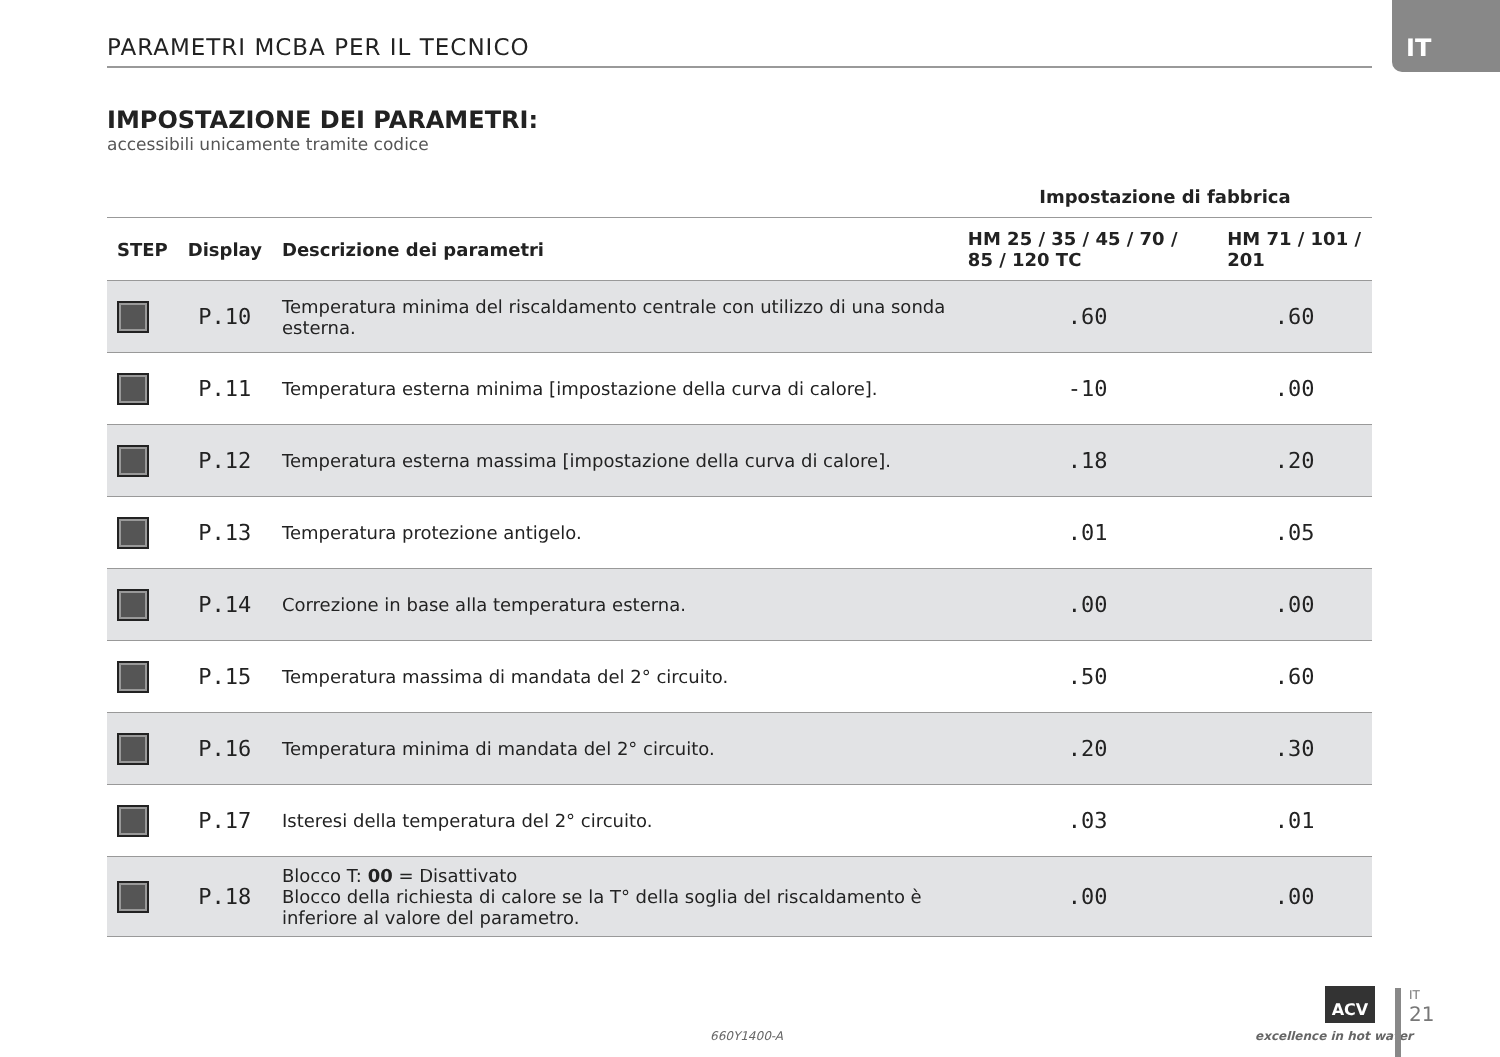IT
PARAMETRI MCBA PER IL TECNICO
IMPOSTAZIONE DEI PARAMETRI:
accessibili unicamente tramite codice
| | | | Impostazione di fabbrica | |
| --- | --- | --- | --- | --- |
| STEP | Display | Descrizione dei parametri | HM 25 / 35 / 45 / 70 / 85 / 120 TC | HM 71 / 101 / 201 |
| | P.10 | Temperatura minima del riscaldamento centrale con utilizzo di una sonda esterna. | .60 | .60 |
| | P.11 | Temperatura esterna minima [impostazione della curva di calore]. | -10 | .00 |
| | P.12 | Temperatura esterna massima [impostazione della curva di calore]. | .18 | .20 |
| | P.13 | Temperatura protezione antigelo. | .01 | .05 |
| | P.14 | Correzione in base alla temperatura esterna. | .00 | .00 |
| | P.15 | Temperatura massima di mandata del 2° circuito. | .50 | .60 |
| | P.16 | Temperatura minima di mandata del 2° circuito. | .20 | .30 |
| | P.17 | Isteresi della temperatura del 2° circuito. | .03 | .01 |
| | P.18 | Blocco T: 00 = Disattivato Blocco della richiesta di calore se la T° della soglia del riscaldamento è inferiore al valore del parametro. | .00 | .00 |
660Y1400-A
ACV
excellence in hot water
IT
21